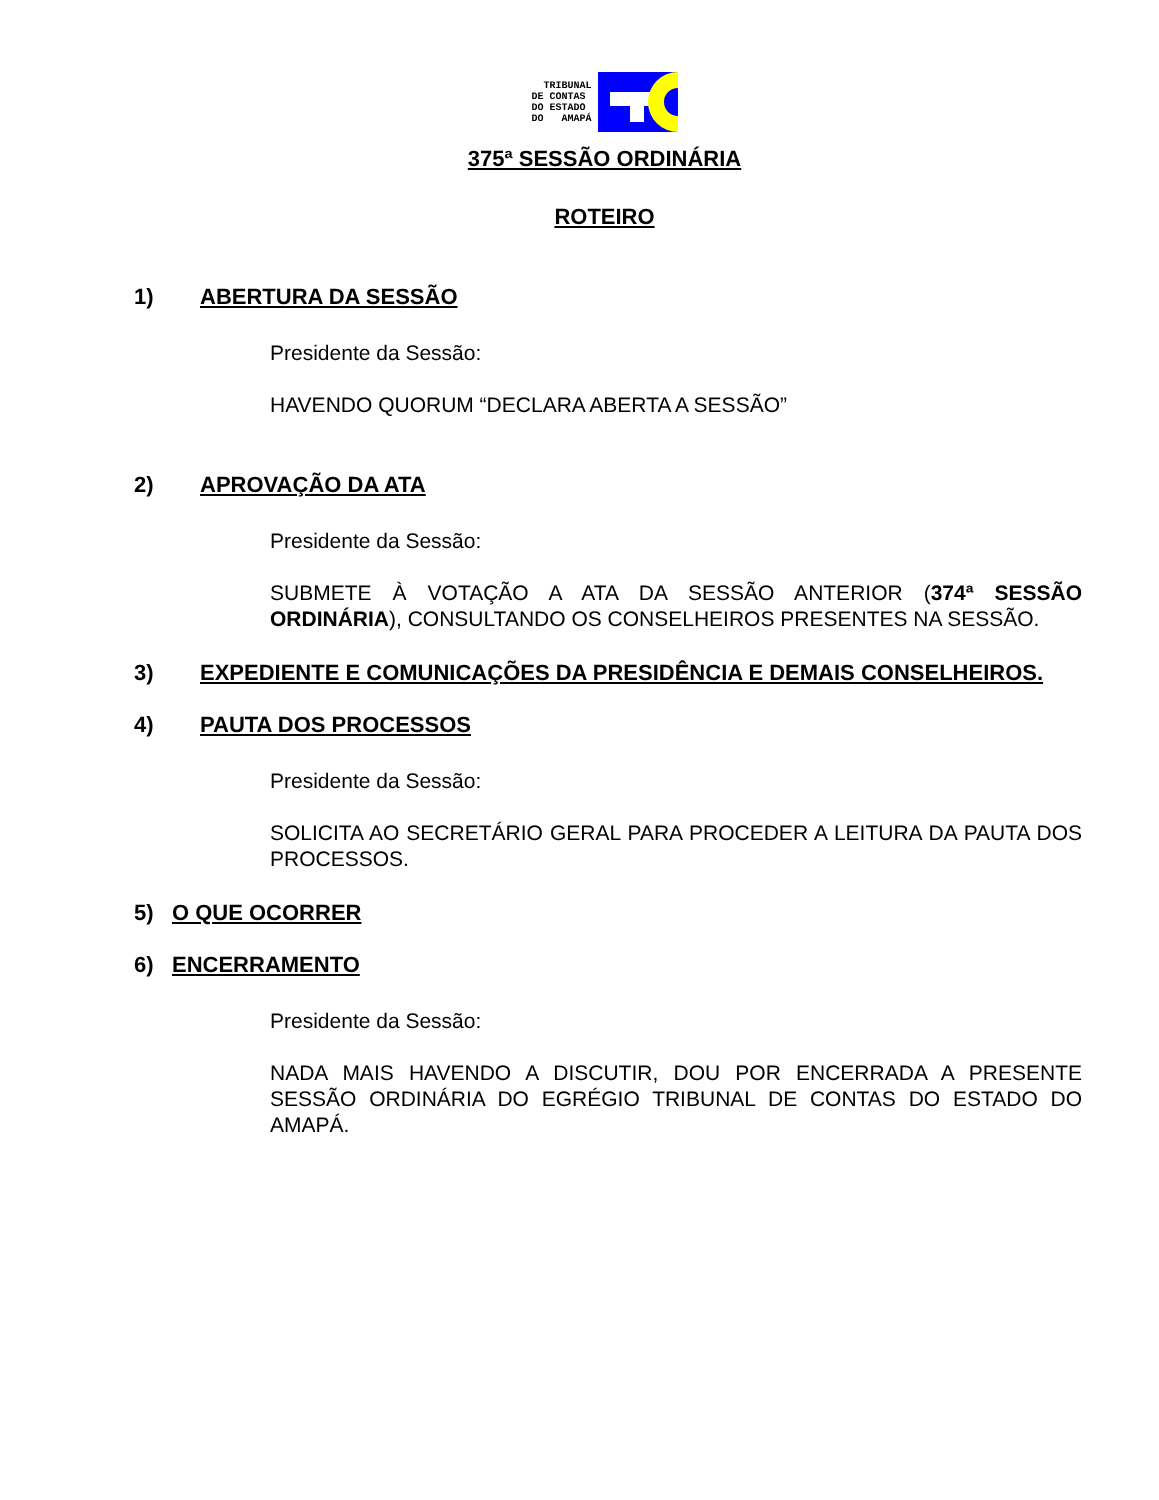TRIBUNAL DE CONTAS DO ESTADO DO AMAPÁ
375ª SESSÃO ORDINÁRIA
ROTEIRO
1) ABERTURA DA SESSÃO
Presidente da Sessão:
HAVENDO QUORUM “DECLARA ABERTA A SESSÃO”
2) APROVAÇÃO DA ATA
Presidente da Sessão:
SUBMETE À VOTAÇÃO A ATA DA SESSÃO ANTERIOR (374ª SESSÃO ORDINÁRIA), CONSULTANDO OS CONSELHEIROS PRESENTES NA SESSÃO.
3) EXPEDIENTE E COMUNICAÇÕES DA PRESIDÊNCIA E DEMAIS CONSELHEIROS.
4) PAUTA DOS PROCESSOS
Presidente da Sessão:
SOLICITA AO SECRETÁRIO GERAL PARA PROCEDER A LEITURA DA PAUTA DOS PROCESSOS.
5) O QUE OCORRER
6) ENCERRAMENTO
Presidente da Sessão:
NADA MAIS HAVENDO A DISCUTIR, DOU POR ENCERRADA A PRESENTE SESSÃO ORDINÁRIA DO EGRÉGIO TRIBUNAL DE CONTAS DO ESTADO DO AMAPÁ.